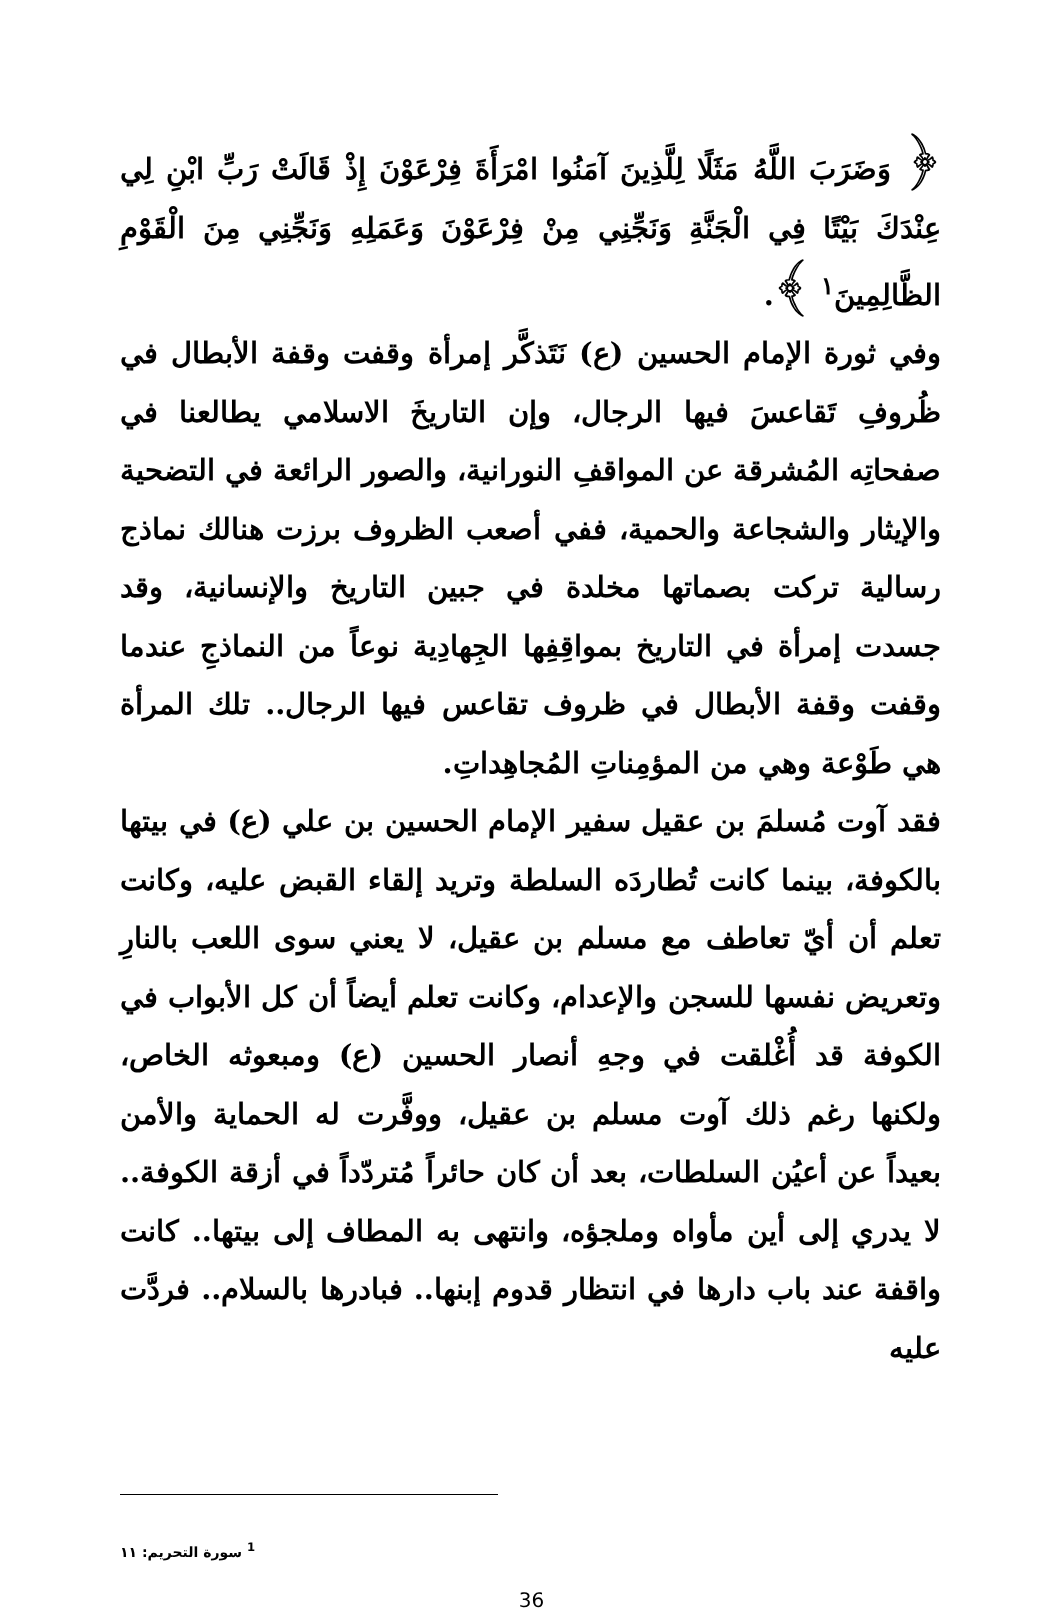﴿ وَضَرَبَ اللَّهُ مَثَلًا لِلَّذِينَ آمَنُوا امْرَأَةَ فِرْعَوْنَ إِذْ قَالَتْ رَبِّ ابْنِ لِي عِنْدَكَ بَيْتًا فِي الْجَنَّةِ وَنَجِّنِي مِنْ فِرْعَوْنَ وَعَمَلِهِ وَنَجِّنِي مِنَ الْقَوْمِ الظَّالِمِينَ<sup>١</sup> ﴾.
وفي ثورة الإمام الحسين (ع) نَتَذكَّر إمرأة وقفت وقفة الأبطال في ظُروفِ تَقاعسَ فيها الرجال، وإن التاريخَ الاسلامي يطالعنا في صفحاتِه المُشرقة عن المواقفِ النورانية، والصور الرائعة في التضحية والإيثار والشجاعة والحمية، ففي أصعب الظروف برزت هنالك نماذج رسالية تركت بصماتها مخلدة في جبين التاريخ والإنسانية، وقد جسدت إمرأة في التاريخ بمواقِفِها الجِهادِية نوعاً من النماذجِ عندما وقفت وقفة الأبطال في ظروف تقاعس فيها الرجال.. تلك المرأة هي طَوْعة وهي من المؤمِناتِ المُجاهِداتِ.
فقد آوت مُسلمَ بن عقيل سفير الإمام الحسين بن علي (ع) في بيتها بالكوفة، بينما كانت تُطاردَه السلطة وتريد إلقاء القبض عليه، وكانت تعلم أن أيّ تعاطف مع مسلم بن عقيل، لا يعني سوى اللعب بالنارِ وتعريض نفسها للسجن والإعدام، وكانت تعلم أيضاً أن كل الأبواب في الكوفة قد أُغْلقت في وجهِ أنصار الحسين (ع) ومبعوثه الخاص، ولكنها رغم ذلك آوت مسلم بن عقيل، ووفَّرت له الحماية والأمن بعيداً عن أعيُن السلطات، بعد أن كان حائراً مُتردّداً في أزقة الكوفة.. لا يدري إلى أين مأواه وملجؤه، وانتهى به المطاف إلى بيتها.. كانت واقفة عند باب دارها في انتظار قدوم إبنها.. فبادرها بالسلام.. فردَّت عليه
<sup>1</sup> سورة التحريم: ١١
36